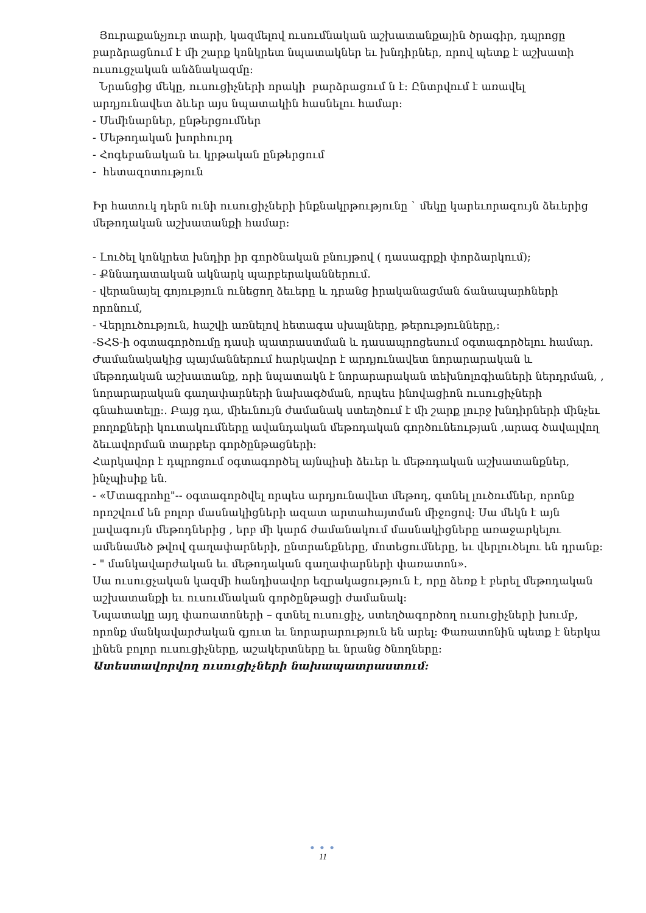Յուրաքանչյուր տարի, կազմելով ուսումնական աշխատանքային ծրագիր, դպրոցը բարձրացնում է մի շարք կոնկրետ նպատակներ եւ խնդիրներ, որով պետք է աշխատի ուսուցչական անձնակազմը:
Նրանցից մեկը, ուսուցիչների որակի բարձրացում ն է: Ընտրվում է առավել արդյունավետ ձևեր այս նպատակին հասնելու համար:
- Սեմինարներ, ընթերցումներ
- Մեթոդական խորհուրդ
- Հոգեբանական եւ կրթական ընթերցում
- հետազոտություն
Իր հատուկ դերն ունի ուսուցիչների ինքնակրթությունը ` մեկը կարեւորագույն ձեւերից մեթոդական աշխատանքի համար:
- Լուծել կոնկրետ խնդիր իր գործնական բնույթով ( դասագրքի փորձարկում);
- Քննադատական ակնարկ պարբերականներում.
- վերանայել գոյություն ունեցող ձեւերը և դրանց իրականացման ճանապարհների որոնում,
- Վերլուծություն, հաշվի առնելով հետագա սխալները, թերությունները,:
-ՏՀՏ-ի օգտագործումը դասի պատրաստման և դասապրոցեսում օգտագործելու համար.
Ժամանակակից պայմաններում հարկավոր է արդյունավետ նորարարական և մեթոդական աշխատանք, որի նպատակն է նորարարական տեխնոլոգիաների ներդրման, , նորարարական գաղափարների նախագծման, որպես ինովացիոն ուսուցիչների գնահատելը:. Բայց դա, միեւնույն ժամանակ ստեղծում է մի շարք լուրջ խնդիրների մինչեւ բողոքների կուտակումները ավանդական մեթոդական գործունեության ,արագ ծավալվող ձեւավորման տարբեր գործընթացների:
Հարկավոր է դպրոցում օգտագործել այնպիսի ձեւեր և մեթոդական աշխատանքներ, ինչպիսիք են.
- «Մտագրոհը"-- օգտագործվել որպես արդյունավետ մեթոդ, գտնել լուծումներ, որոնք որոշվում են բոլոր մասնակիցների ազատ արտահայտման միջոցով: Սա մեկն է այն լավագույն մեթոդներից , երբ մի կարճ ժամանակում մասնակիցները առաջարկելու ամենամեծ թվով գաղափարների, ընտրանքները, մոտեցումները, եւ վերլուծելու են դրանք:
- " մանկավարժական եւ մեթոդական գաղափարների փառատոն».
Սա ուսուցչական կազմի հանդիսավոր եզրակացություն է, որը ձեռք է բերել մեթոդական աշխատանքի եւ ուսումնական գործընթացի ժամանակ:
Նպատակը այդ փառատոների – գտնել ուսուցիչ, ստեղծագործող ուսուցիչների խումբ, որոնք մանկավարժական գյուտ եւ նորարարություն են արել: Փառատոնին պետք է ներկա լինեն բոլոր ուսուցիչները, աշակերտները եւ նրանց ծնողները:
Ատեստավորվող ուսուցիչների նախապատրաստում:
● ● ●
11